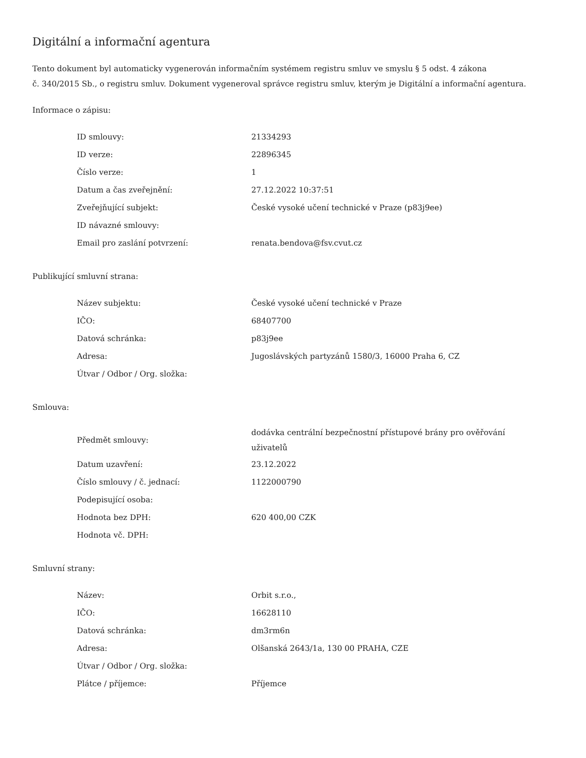Digitální a informační agentura
Tento dokument byl automaticky vygenerován informačním systémem registru smluv ve smyslu § 5 odst. 4 zákona
č. 340/2015 Sb., o registru smluv. Dokument vygeneroval správce registru smluv, kterým je Digitální a informační agentura.
Informace o zápisu:
| ID smlouvy: | 21334293 |
| ID verze: | 22896345 |
| Číslo verze: | 1 |
| Datum a čas zveřejnění: | 27.12.2022 10:37:51 |
| Zveřejňující subjekt: | České vysoké učení technické v Praze (p83j9ee) |
| ID návazné smlouvy: | |
| Email pro zaslání potvrzení: | renata.bendova@fsv.cvut.cz |
Publikující smluvní strana:
| Název subjektu: | České vysoké učení technické v Praze |
| IČO: | 68407700 |
| Datová schránka: | p83j9ee |
| Adresa: | Jugoslávských partyzánů 1580/3, 16000 Praha 6, CZ |
| Útvar / Odbor / Org. složka: | |
Smlouva:
| Předmět smlouvy: | dodávka centrální bezpečnostní přístupové brány pro ověřování uživatelů |
| Datum uzavření: | 23.12.2022 |
| Číslo smlouvy / č. jednací: | 1122000790 |
| Podepisující osoba: | |
| Hodnota bez DPH: | 620 400,00 CZK |
| Hodnota vč. DPH: | |
Smluvní strany:
| Název: | Orbit s.r.o., |
| IČO: | 16628110 |
| Datová schránka: | dm3rm6n |
| Adresa: | Olšanská 2643/1a, 130 00 PRAHA, CZE |
| Útvar / Odbor / Org. složka: | |
| Plátce / příjemce: | Příjemce |